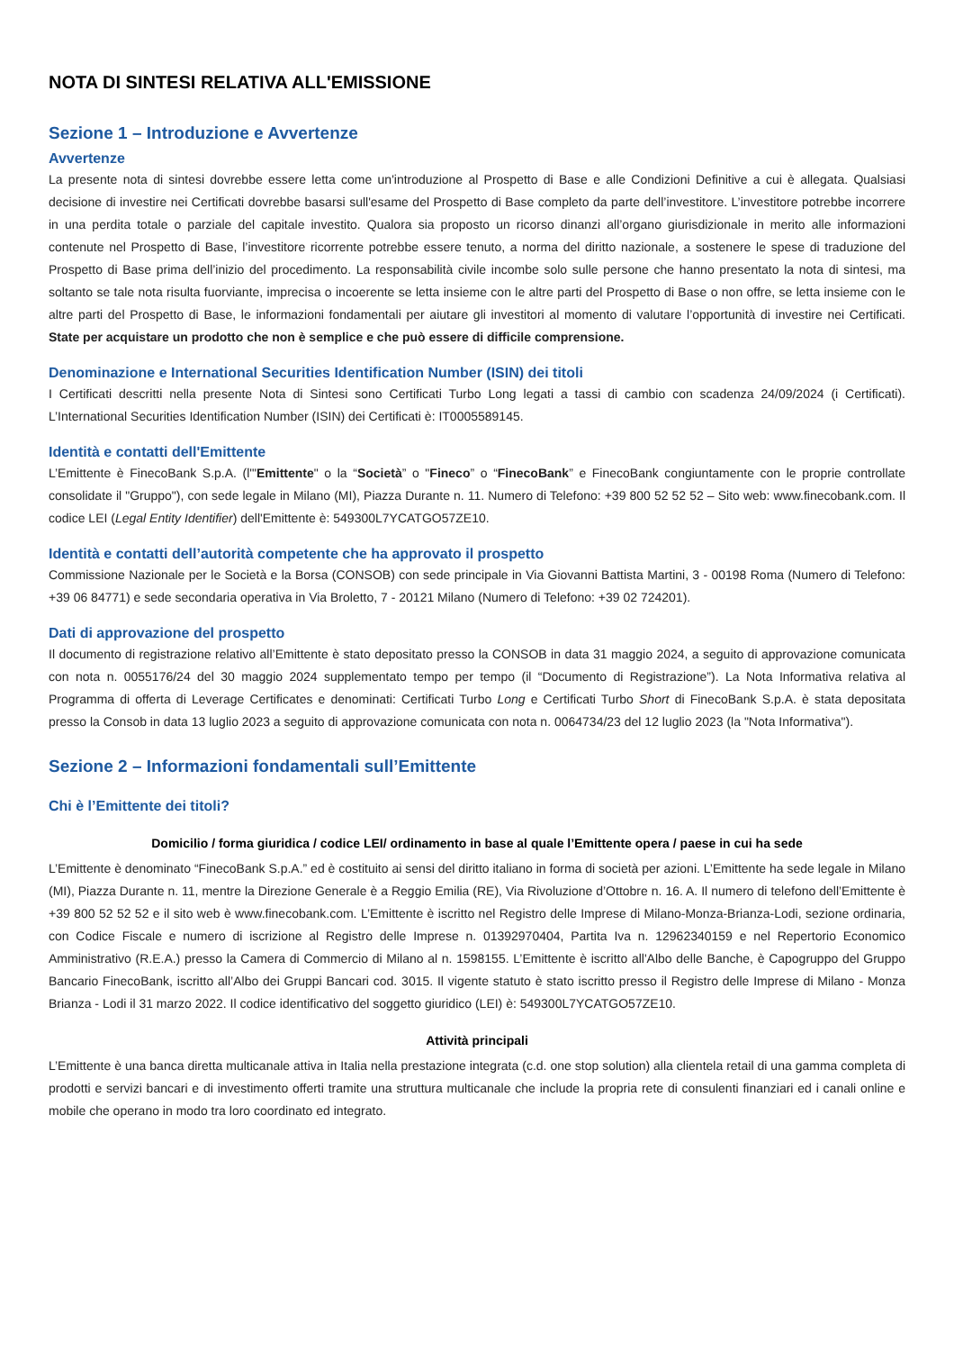NOTA DI SINTESI RELATIVA ALL'EMISSIONE
Sezione 1 – Introduzione e Avvertenze
Avvertenze
La presente nota di sintesi dovrebbe essere letta come un'introduzione al Prospetto di Base e alle Condizioni Definitive a cui è allegata. Qualsiasi decisione di investire nei Certificati dovrebbe basarsi sull'esame del Prospetto di Base completo da parte dell’investitore. L’investitore potrebbe incorrere in una perdita totale o parziale del capitale investito. Qualora sia proposto un ricorso dinanzi all’organo giurisdizionale in merito alle informazioni contenute nel Prospetto di Base, l’investitore ricorrente potrebbe essere tenuto, a norma del diritto nazionale, a sostenere le spese di traduzione del Prospetto di Base prima dell’inizio del procedimento. La responsabilità civile incombe solo sulle persone che hanno presentato la nota di sintesi, ma soltanto se tale nota risulta fuorviante, imprecisa o incoerente se letta insieme con le altre parti del Prospetto di Base o non offre, se letta insieme con le altre parti del Prospetto di Base, le informazioni fondamentali per aiutare gli investitori al momento di valutare l’opportunità di investire nei Certificati. State per acquistare un prodotto che non è semplice e che può essere di difficile comprensione.
Denominazione e International Securities Identification Number (ISIN) dei titoli
I Certificati descritti nella presente Nota di Sintesi sono Certificati Turbo Long legati a tassi di cambio con scadenza 24/09/2024 (i Certificati). L’International Securities Identification Number (ISIN) dei Certificati è: IT0005589145.
Identità e contatti dell'Emittente
L’Emittente è FinecoBank S.p.A. (l'"Emittente" o la “Società” o "Fineco” o “FinecoBank” e FinecoBank congiuntamente con le proprie controllate consolidate il "Gruppo"), con sede legale in Milano (MI), Piazza Durante n. 11. Numero di Telefono: +39 800 52 52 52 – Sito web: www.finecobank.com. Il codice LEI (Legal Entity Identifier) dell'Emittente è: 549300L7YCATGO57ZE10.
Identità e contatti dell’autorità competente che ha approvato il prospetto
Commissione Nazionale per le Società e la Borsa (CONSOB) con sede principale in Via Giovanni Battista Martini, 3 - 00198 Roma (Numero di Telefono: +39 06 84771) e sede secondaria operativa in Via Broletto, 7 - 20121 Milano (Numero di Telefono: +39 02 724201).
Dati di approvazione del prospetto
Il documento di registrazione relativo all’Emittente è stato depositato presso la CONSOB in data 31 maggio 2024, a seguito di approvazione comunicata con nota n. 0055176/24 del 30 maggio 2024 supplementato tempo per tempo (il “Documento di Registrazione”). La Nota Informativa relativa al Programma di offerta di Leverage Certificates e denominati: Certificati Turbo Long e Certificati Turbo Short di FinecoBank S.p.A. è stata depositata presso la Consob in data 13 luglio 2023 a seguito di approvazione comunicata con nota n. 0064734/23 del 12 luglio 2023 (la "Nota Informativa").
Sezione 2 – Informazioni fondamentali sull’Emittente
Chi è l’Emittente dei titoli?
Domicilio / forma giuridica / codice LEI/ ordinamento in base al quale l’Emittente opera / paese in cui ha sede
L’Emittente è denominato “FinecoBank S.p.A.” ed è costituito ai sensi del diritto italiano in forma di società per azioni. L’Emittente ha sede legale in Milano (MI), Piazza Durante n. 11, mentre la Direzione Generale è a Reggio Emilia (RE), Via Rivoluzione d’Ottobre n. 16. A. Il numero di telefono dell’Emittente è +39 800 52 52 52 e il sito web è www.finecobank.com. L’Emittente è iscritto nel Registro delle Imprese di Milano-Monza-Brianza-Lodi, sezione ordinaria, con Codice Fiscale e numero di iscrizione al Registro delle Imprese n. 01392970404, Partita Iva n. 12962340159 e nel Repertorio Economico Amministrativo (R.E.A.) presso la Camera di Commercio di Milano al n. 1598155. L’Emittente è iscritto all'Albo delle Banche, è Capogruppo del Gruppo Bancario FinecoBank, iscritto all’Albo dei Gruppi Bancari cod. 3015. Il vigente statuto è stato iscritto presso il Registro delle Imprese di Milano - Monza Brianza - Lodi il 31 marzo 2022. Il codice identificativo del soggetto giuridico (LEI) è: 549300L7YCATGO57ZE10.
Attività principali
L’Emittente è una banca diretta multicanale attiva in Italia nella prestazione integrata (c.d. one stop solution) alla clientela retail di una gamma completa di prodotti e servizi bancari e di investimento offerti tramite una struttura multicanale che include la propria rete di consulenti finanziari ed i canali online e mobile che operano in modo tra loro coordinato ed integrato.